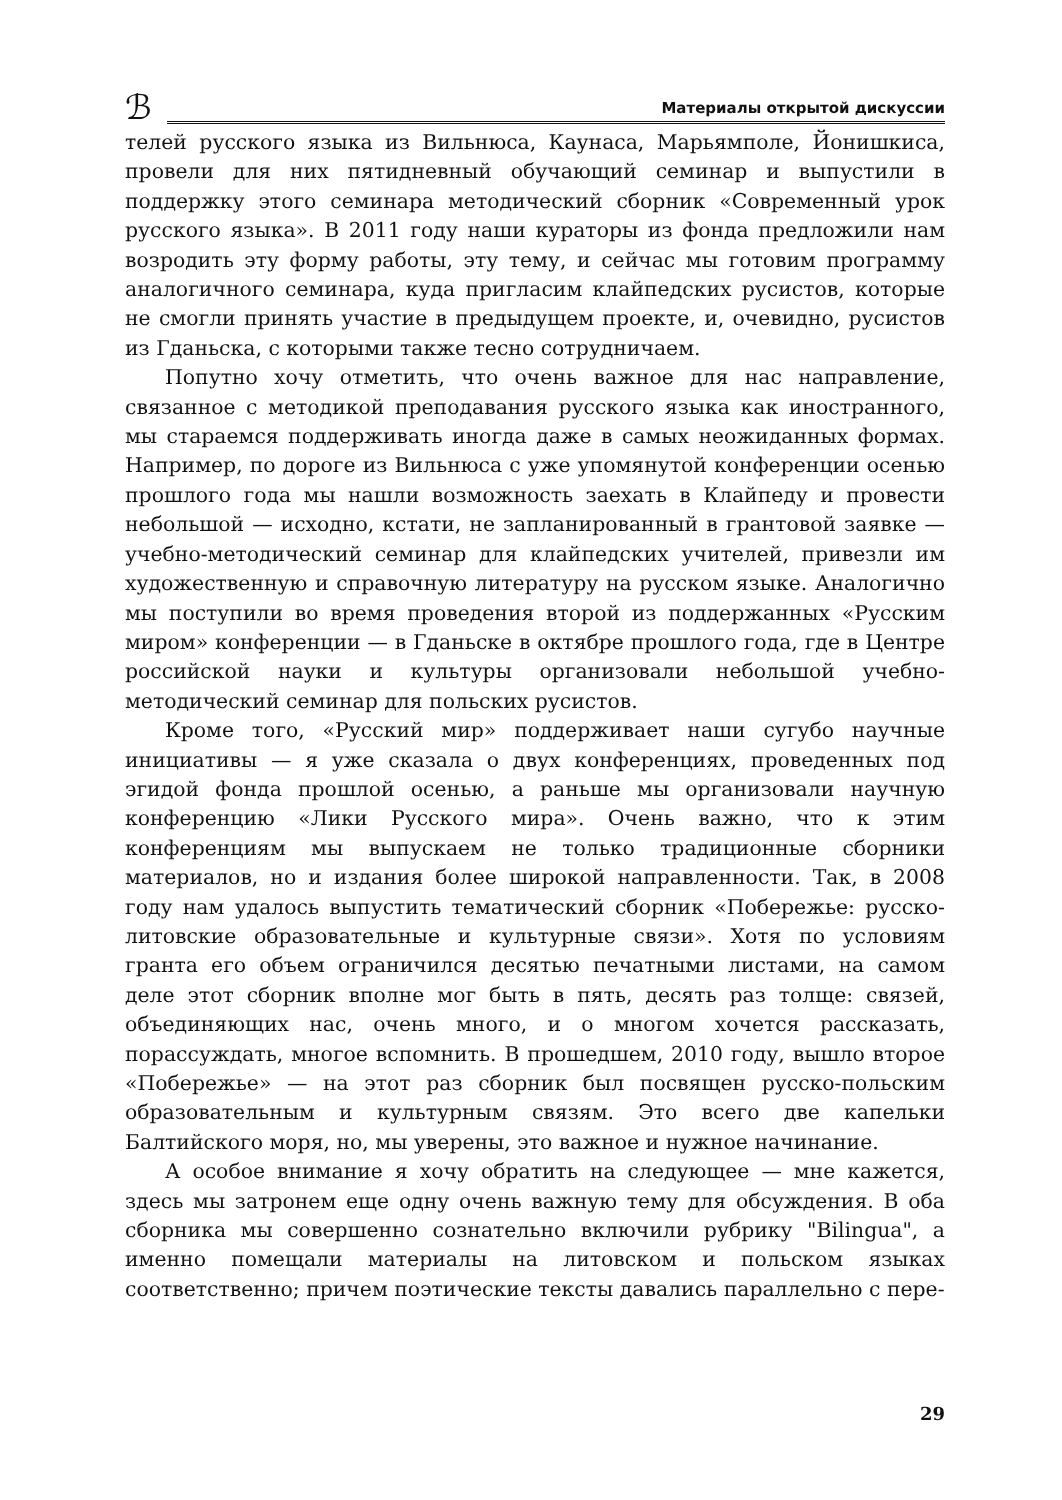ℬ
Материалы открытой дискуссии
телей русского языка из Вильнюса, Каунаса, Марьямполе, Йонишкиса, провели для них пятидневный обучающий семинар и выпустили в поддержку этого семинара методический сборник «Современный урок русского языка». В 2011 году наши кураторы из фонда предложили нам возродить эту форму работы, эту тему, и сейчас мы готовим программу аналогичного семинара, куда пригласим клайпедских русистов, которые не смогли принять участие в предыдущем проекте, и, очевидно, русистов из Гданьска, с которыми также тесно сотрудничаем.
Попутно хочу отметить, что очень важное для нас направление, связанное с методикой преподавания русского языка как иностранного, мы стараемся поддерживать иногда даже в самых неожиданных формах. Например, по дороге из Вильнюса с уже упомянутой конференции осенью прошлого года мы нашли возможность заехать в Клайпеду и провести небольшой — исходно, кстати, не запланированный в грантовой заявке — учебно-методический семинар для клайпедских учителей, привезли им художественную и справочную литературу на русском языке. Аналогично мы поступили во время проведения второй из поддержанных «Русским миром» конференции — в Гданьске в октябре прошлого года, где в Центре российской науки и культуры организовали небольшой учебно-методический семинар для польских русистов.
Кроме того, «Русский мир» поддерживает наши сугубо научные инициативы — я уже сказала о двух конференциях, проведенных под эгидой фонда прошлой осенью, а раньше мы организовали научную конференцию «Лики Русского мира». Очень важно, что к этим конференциям мы выпускаем не только традиционные сборники материалов, но и издания более широкой направленности. Так, в 2008 году нам удалось выпустить тематический сборник «Побережье: русско-литовские образовательные и культурные связи». Хотя по условиям гранта его объем ограничился десятью печатными листами, на самом деле этот сборник вполне мог быть в пять, десять раз толще: связей, объединяющих нас, очень много, и о многом хочется рассказать, порассуждать, многое вспомнить. В прошедшем, 2010 году, вышло второе «Побережье» — на этот раз сборник был посвящен русско-польским образовательным и культурным связям. Это всего две капельки Балтийского моря, но, мы уверены, это важное и нужное начинание.
А особое внимание я хочу обратить на следующее — мне кажется, здесь мы затронем еще одну очень важную тему для обсуждения. В оба сборника мы совершенно сознательно включили рубрику "Bilingua", а именно помещали материалы на литовском и польском языках соответственно; причем поэтические тексты давались параллельно с пере-
29